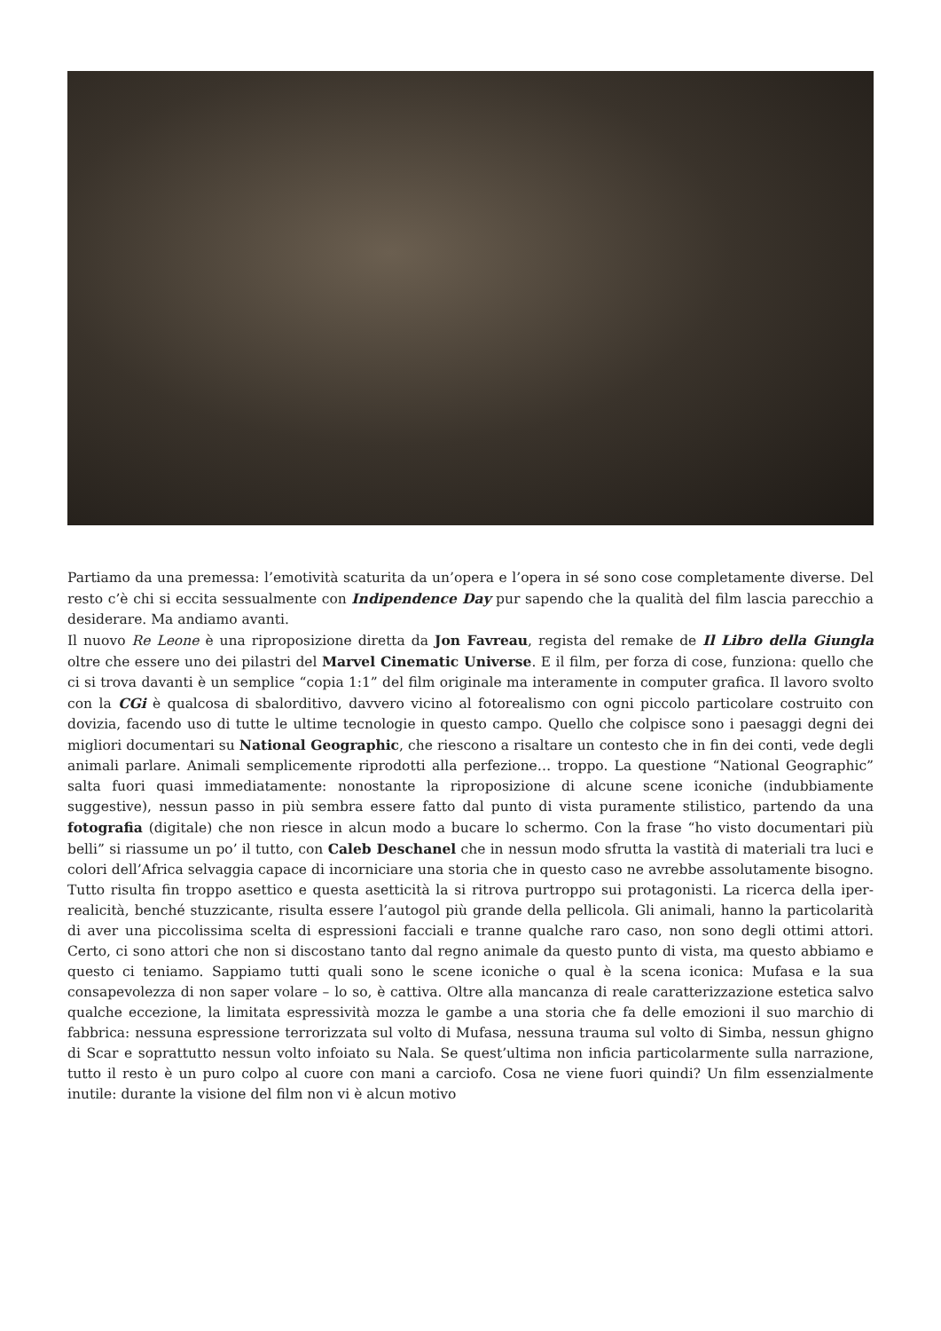Partiamo da una premessa: l’emotività scaturita da un’opera e l’opera in sé sono cose completamente diverse. Del resto c’è chi si eccita sessualmente con Indipendence Day pur sapendo che la qualità del film lascia parecchio a desiderare. Ma andiamo avanti.
Il nuovo Re Leone è una riproposizione diretta da Jon Favreau, regista del remake de Il Libro della Giungla oltre che essere uno dei pilastri del Marvel Cinematic Universe. E il film, per forza di cose, funziona: quello che ci si trova davanti è un semplice “copia 1:1” del film originale ma interamente in computer grafica. Il lavoro svolto con la CGi è qualcosa di sbalorditivo, davvero vicino al fotorealismo con ogni piccolo particolare costruito con dovizia, facendo uso di tutte le ultime tecnologie in questo campo. Quello che colpisce sono i paesaggi degni dei migliori documentari su National Geographic, che riescono a risaltare un contesto che in fin dei conti, vede degli animali parlare. Animali semplicemente riprodotti alla perfezione… troppo. La questione “National Geographic” salta fuori quasi immediatamente: nonostante la riproposizione di alcune scene iconiche (indubbiamente suggestive), nessun passo in più sembra essere fatto dal punto di vista puramente stilistico, partendo da una fotografia (digitale) che non riesce in alcun modo a bucare lo schermo. Con la frase “ho visto documentari più belli” si riassume un po’ il tutto, con Caleb Deschanel che in nessun modo sfrutta la vastità di materiali tra luci e colori dell’Africa selvaggia capace di incorniciare una storia che in questo caso ne avrebbe assolutamente bisogno. Tutto risulta fin troppo asettico e questa asetticità la si ritrova purtroppo sui protagonisti. La ricerca della iper-realicità, benché stuzzicante, risulta essere l’autogol più grande della pellicola. Gli animali, hanno la particolarità di aver una piccolissima scelta di espressioni facciali e tranne qualche raro caso, non sono degli ottimi attori. Certo, ci sono attori che non si discostano tanto dal regno animale da questo punto di vista, ma questo abbiamo e questo ci teniamo. Sappiamo tutti quali sono le scene iconiche o qual è la scena iconica: Mufasa e la sua consapevolezza di non saper volare – lo so, è cattiva. Oltre alla mancanza di reale caratterizzazione estetica salvo qualche eccezione, la limitata espressività mozza le gambe a una storia che fa delle emozioni il suo marchio di fabbrica: nessuna espressione terrorizzata sul volto di Mufasa, nessuna trauma sul volto di Simba, nessun ghigno di Scar e soprattutto nessun volto infoiato su Nala. Se quest’ultima non inficia particolarmente sulla narrazione, tutto il resto è un puro colpo al cuore con mani a carciofo. Cosa ne viene fuori quindi? Un film essenzialmente inutile: durante la visione del film non vi è alcun motivo